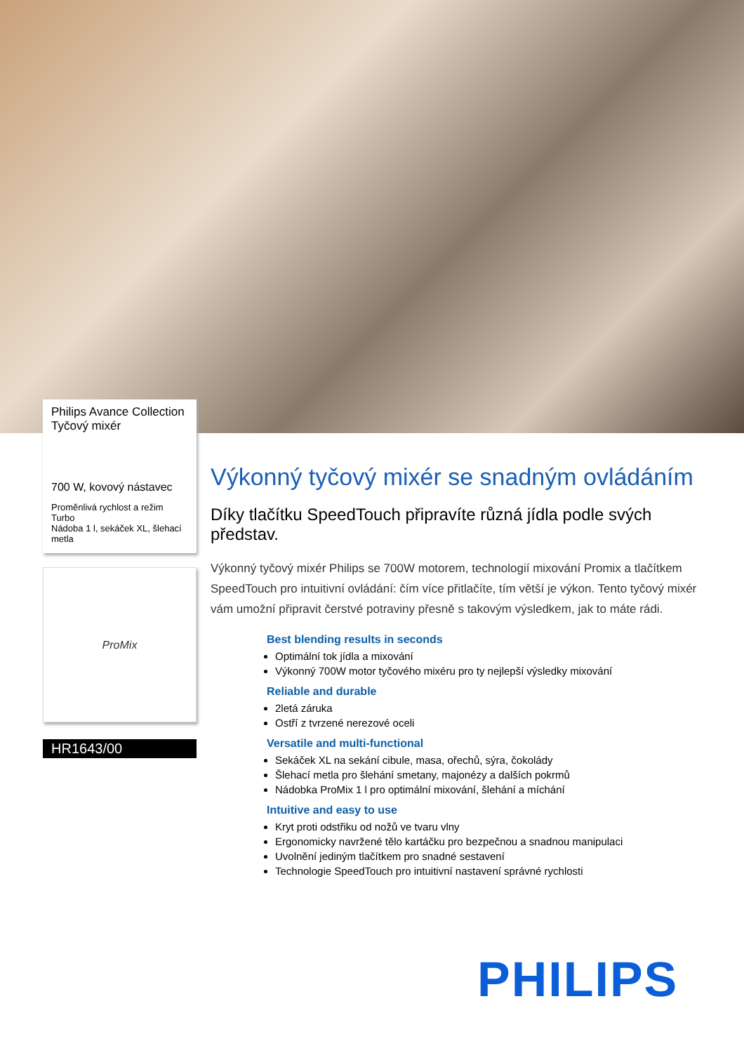Philips Avance Collection
Tyčový mixér
700 W, kovový nástavec
Proměnlivá rychlost a režim Turbo
Nádoba 1 l, sekáček XL, šlehací metla
ProMix
HR1643/00
Výkonný tyčový mixér se snadným ovládáním
Díky tlačítku SpeedTouch připravíte různá jídla podle svých představ.
Výkonný tyčový mixér Philips se 700W motorem, technologií mixování Promix a tlačítkem SpeedTouch pro intuitivní ovládání: čím více přitlačíte, tím větší je výkon. Tento tyčový mixér vám umožní připravit čerstvé potraviny přesně s takovým výsledkem, jak to máte rádi.
Best blending results in seconds
Optimální tok jídla a mixování
Výkonný 700W motor tyčového mixéru pro ty nejlepší výsledky mixování
Reliable and durable
2letá záruka
Ostří z tvrzené nerezové oceli
Versatile and multi-functional
Sekáček XL na sekání cibule, masa, ořechů, sýra, čokolády
Šlehací metla pro šlehání smetany, majonézy a dalších pokrmů
Nádobka ProMix 1 l pro optimální mixování, šlehání a míchání
Intuitive and easy to use
Kryt proti odstřiku od nožů ve tvaru vlny
Ergonomicky navržené tělo kartáčku pro bezpečnou a snadnou manipulaci
Uvolnění jediným tlačítkem pro snadné sestavení
Technologie SpeedTouch pro intuitivní nastavení správné rychlosti
PHILIPS